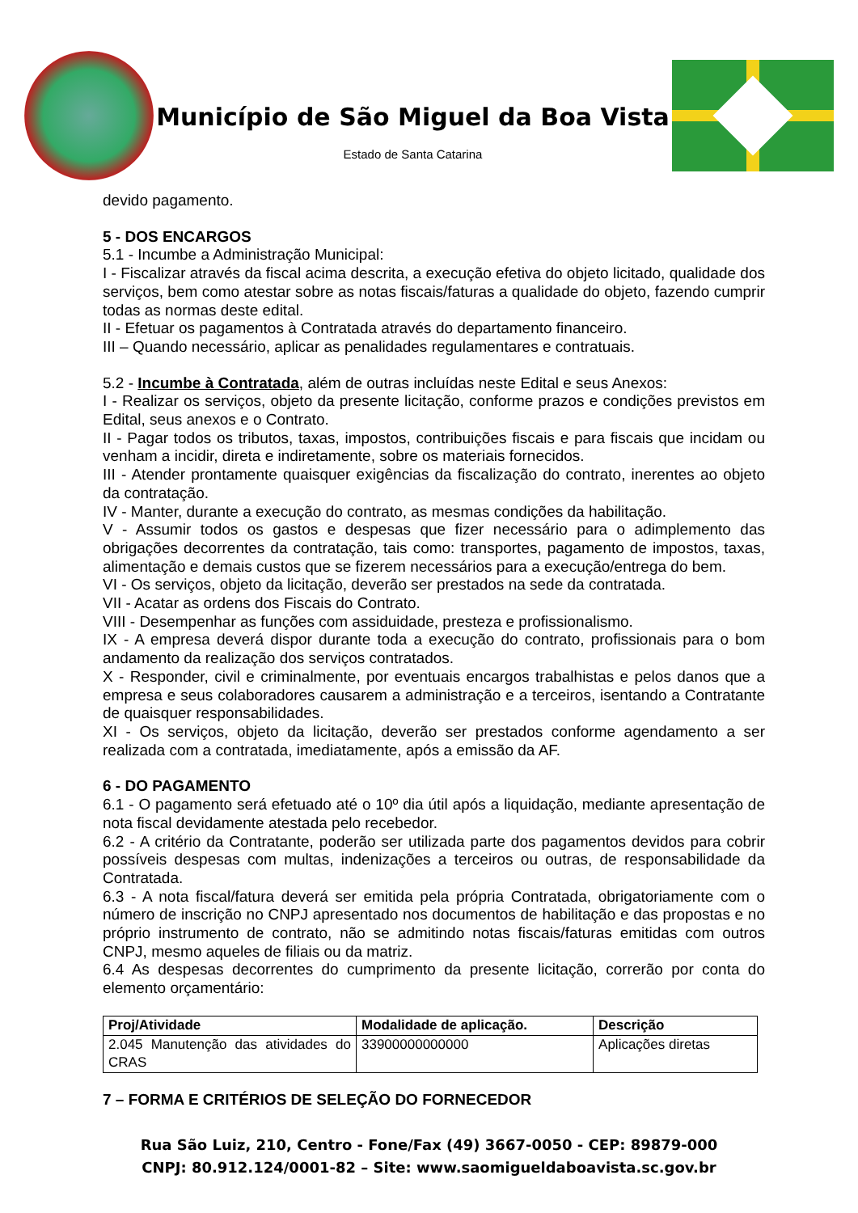Município de São Miguel da Boa Vista
Estado de Santa Catarina
devido pagamento.
5 - DOS ENCARGOS
5.1 - Incumbe a Administração Municipal:
I - Fiscalizar através da fiscal acima descrita, a execução efetiva do objeto licitado, qualidade dos serviços, bem como atestar sobre as notas fiscais/faturas a qualidade do objeto, fazendo cumprir todas as normas deste edital.
II - Efetuar os pagamentos à Contratada através do departamento financeiro.
III – Quando necessário, aplicar as penalidades regulamentares e contratuais.
5.2 - Incumbe à Contratada, além de outras incluídas neste Edital e seus Anexos:
I - Realizar os serviços, objeto da presente licitação, conforme prazos e condições previstos em Edital, seus anexos e o Contrato.
II - Pagar todos os tributos, taxas, impostos, contribuições fiscais e para fiscais que incidam ou venham a incidir, direta e indiretamente, sobre os materiais fornecidos.
III - Atender prontamente quaisquer exigências da fiscalização do contrato, inerentes ao objeto da contratação.
IV - Manter, durante a execução do contrato, as mesmas condições da habilitação.
V - Assumir todos os gastos e despesas que fizer necessário para o adimplemento das obrigações decorrentes da contratação, tais como: transportes, pagamento de impostos, taxas, alimentação e demais custos que se fizerem necessários para a execução/entrega do bem.
VI - Os serviços, objeto da licitação, deverão ser prestados na sede da contratada.
VII - Acatar as ordens dos Fiscais do Contrato.
VIII - Desempenhar as funções com assiduidade, presteza e profissionalismo.
IX - A empresa deverá dispor durante toda a execução do contrato, profissionais para o bom andamento da realização dos serviços contratados.
X - Responder, civil e criminalmente, por eventuais encargos trabalhistas e pelos danos que a empresa e seus colaboradores causarem a administração e a terceiros, isentando a Contratante de quaisquer responsabilidades.
XI - Os serviços, objeto da licitação, deverão ser prestados conforme agendamento a ser realizada com a contratada, imediatamente, após a emissão da AF.
6 - DO PAGAMENTO
6.1 - O pagamento será efetuado até o 10º dia útil após a liquidação, mediante apresentação de nota fiscal devidamente atestada pelo recebedor.
6.2 - A critério da Contratante, poderão ser utilizada parte dos pagamentos devidos para cobrir possíveis despesas com multas, indenizações a terceiros ou outras, de responsabilidade da Contratada.
6.3 - A nota fiscal/fatura deverá ser emitida pela própria Contratada, obrigatoriamente com o número de inscrição no CNPJ apresentado nos documentos de habilitação e das propostas e no próprio instrumento de contrato, não se admitindo notas fiscais/faturas emitidas com outros CNPJ, mesmo aqueles de filiais ou da matriz.
6.4 As despesas decorrentes do cumprimento da presente licitação, correrão por conta do elemento orçamentário:
| Proj/Atividade | Modalidade de aplicação. | Descrição |
| --- | --- | --- |
| 2.045 Manutenção das atividades do CRAS | 33900000000000 | Aplicações diretas |
7 – FORMA E CRITÉRIOS DE SELEÇÃO DO FORNECEDOR
Rua São Luiz, 210, Centro - Fone/Fax (49) 3667-0050 - CEP: 89879-000
CNPJ: 80.912.124/0001-82 – Site: www.saomigueldaboavista.sc.gov.br